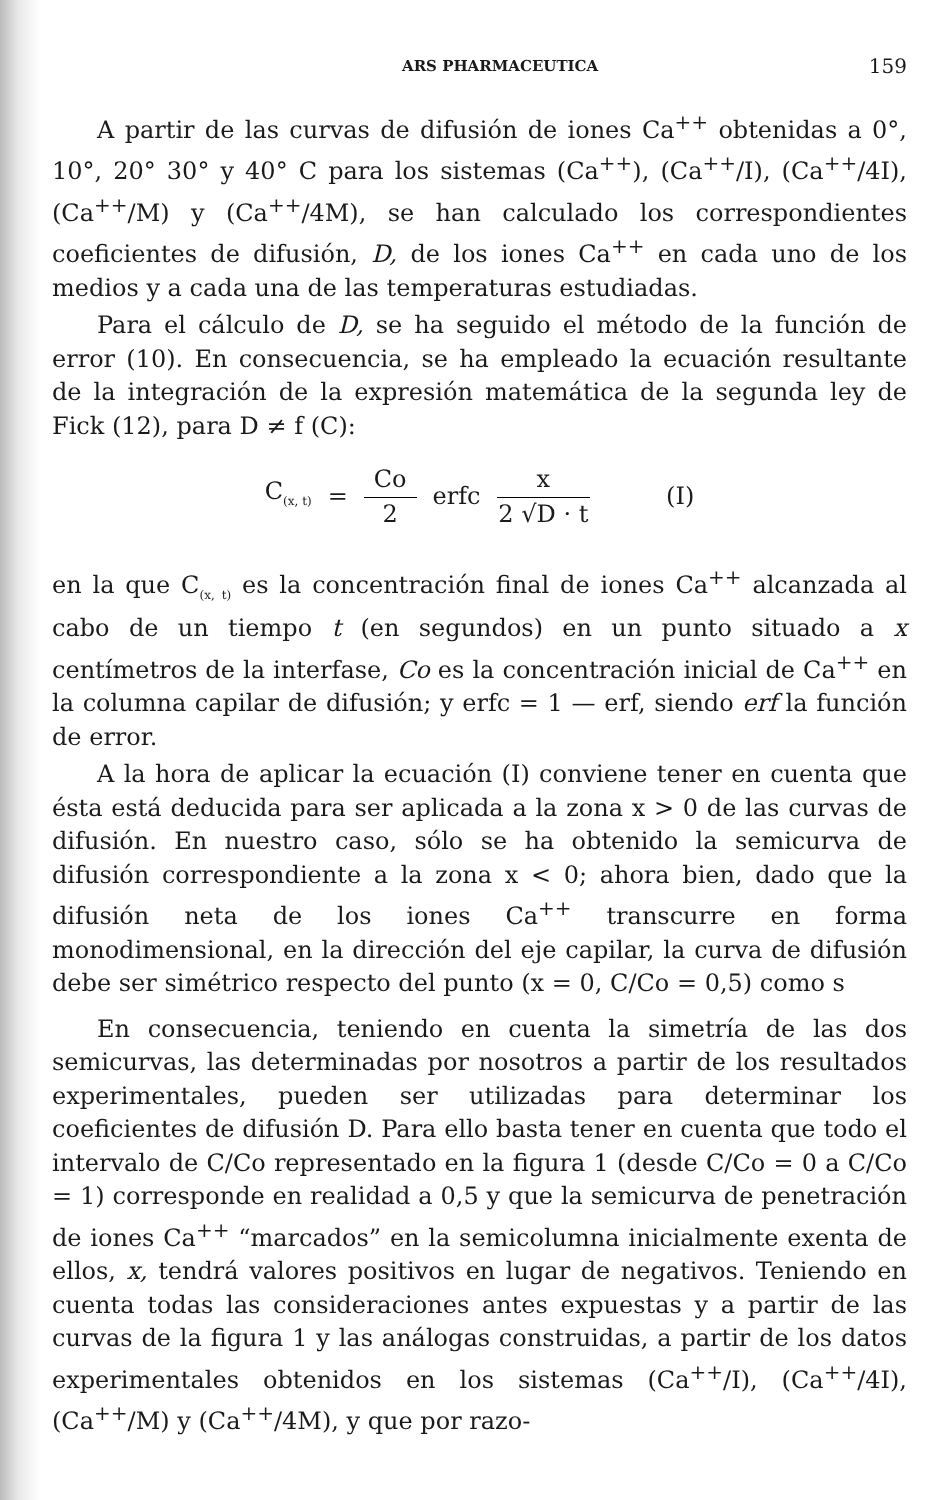ARS PHARMACEUTICA 159
A partir de las curvas de difusión de iones Ca<sup>++</sup> obtenidas a 0°, 10°, 20° 30° y 40° C para los sistemas (Ca<sup>++</sup>), (Ca<sup>++</sup>/I), (Ca<sup>++</sup>/4I), (Ca<sup>++</sup>/M) y (Ca<sup>++</sup>/4M), se han calculado los correspondientes coeficientes de difusión, D, de los iones Ca<sup>++</sup> en cada uno de los medios y a cada una de las temperaturas estudiadas.
Para el cálculo de D, se ha seguido el método de la función de error (10). En consecuencia, se ha empleado la ecuación resultante de la integración de la expresión matemática de la segunda ley de Fick (12), para D ≠ f (C):
C<sub>(x, t)</sub> = Co 2 erfc x 2 √D · t (I)
en la que C<sub>(x, t)</sub> es la concentración final de iones Ca<sup>++</sup> alcanzada al cabo de un tiempo t (en segundos) en un punto situado a x centímetros de la interfase, Co es la concentración inicial de Ca<sup>++</sup> en la columna capilar de difusión; y erfc = 1 — erf, siendo erf la función de error.
A la hora de aplicar la ecuación (I) conviene tener en cuenta que ésta está deducida para ser aplicada a la zona x > 0 de las curvas de difusión. En nuestro caso, sólo se ha obtenido la semicurva de difusión correspondiente a la zona x < 0; ahora bien, dado que la difusión neta de los iones Ca<sup>++</sup> transcurre en forma monodimensional, en la dirección del eje capilar, la curva de difusión debe ser simétrico respecto del punto (x = 0, C/Co = 0,5) como s
En consecuencia, teniendo en cuenta la simetría de las dos semicurvas, las determinadas por nosotros a partir de los resultados experimentales, pueden ser utilizadas para determinar los coeficientes de difusión D. Para ello basta tener en cuenta que todo el intervalo de C/Co representado en la figura 1 (desde C/Co = 0 a C/Co = 1) corresponde en realidad a 0,5 y que la semicurva de penetración de iones Ca<sup>++</sup> “marcados” en la semicolumna inicialmente exenta de ellos, x, tendrá valores positivos en lugar de negativos. Teniendo en cuenta todas las consideraciones antes expuestas y a partir de las curvas de la figura 1 y las análogas construidas, a partir de los datos experimentales obtenidos en los sistemas (Ca<sup>++</sup>/I), (Ca<sup>++</sup>/4I), (Ca<sup>++</sup>/M) y (Ca<sup>++</sup>/4M), y que por razo-